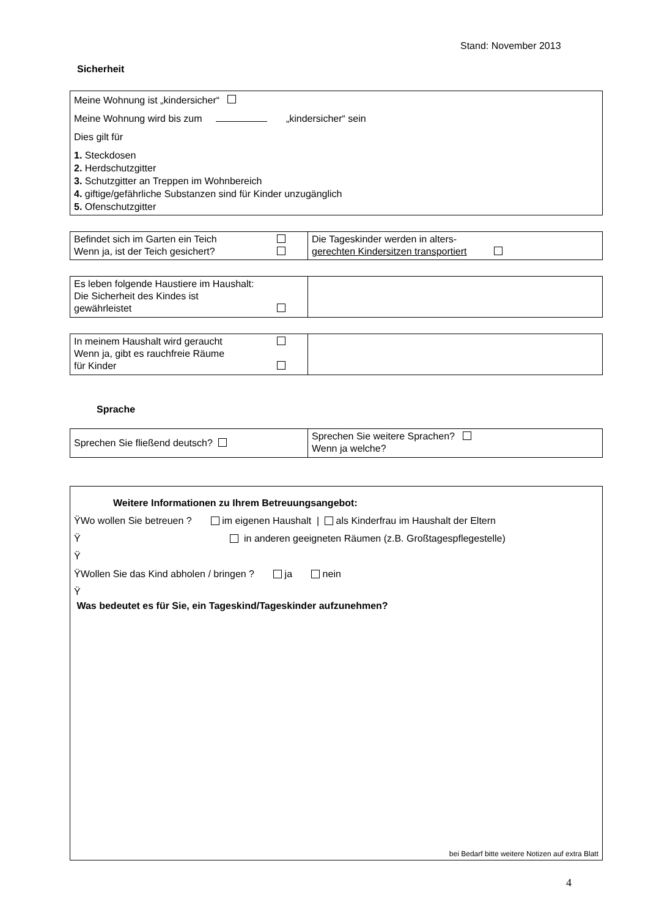Stand: November 2013
Sicherheit
Meine Wohnung ist „kindersicher“
Meine Wohnung wird bis zum „kindersicher“ sein
Dies gilt für
1. Steckdosen
2. Herdschutzgitter
3. Schutzgitter an Treppen im Wohnbereich
4. giftige/gefährliche Substanzen sind für Kinder unzugänglich
5. Ofenschutzgitter
| Befindet sich im Garten ein Teich Wenn ja, ist der Teich gesichert? | Die Tageskinder werden in alters- gerechten Kindersitzen transportiert |
| Es leben folgende Haustiere im Haushalt: Die Sicherheit des Kindes ist gewährleistet | |
| In meinem Haushalt wird geraucht Wenn ja, gibt es rauchfreie Räume für Kinder | |
Sprache
| Sprechen Sie fließend deutsch? | Sprechen Sie weitere Sprachen? Wenn ja welche? |
Weitere Informationen zu Ihrem Betreuungsangebot:
ŸWo wollen Sie betreuen ? im eigenen Haushalt | als Kinderfrau im Haushalt der Eltern
Ÿ in anderen geeigneten Räumen (z.B. Großtagespflegestelle)
Ÿ
ŸWollen Sie das Kind abholen / bringen ? ja nein
Ÿ
Was bedeutet es für Sie, ein Tageskind/Tageskinder aufzunehmen?
bei Bedarf bitte weitere Notizen auf extra Blatt
4